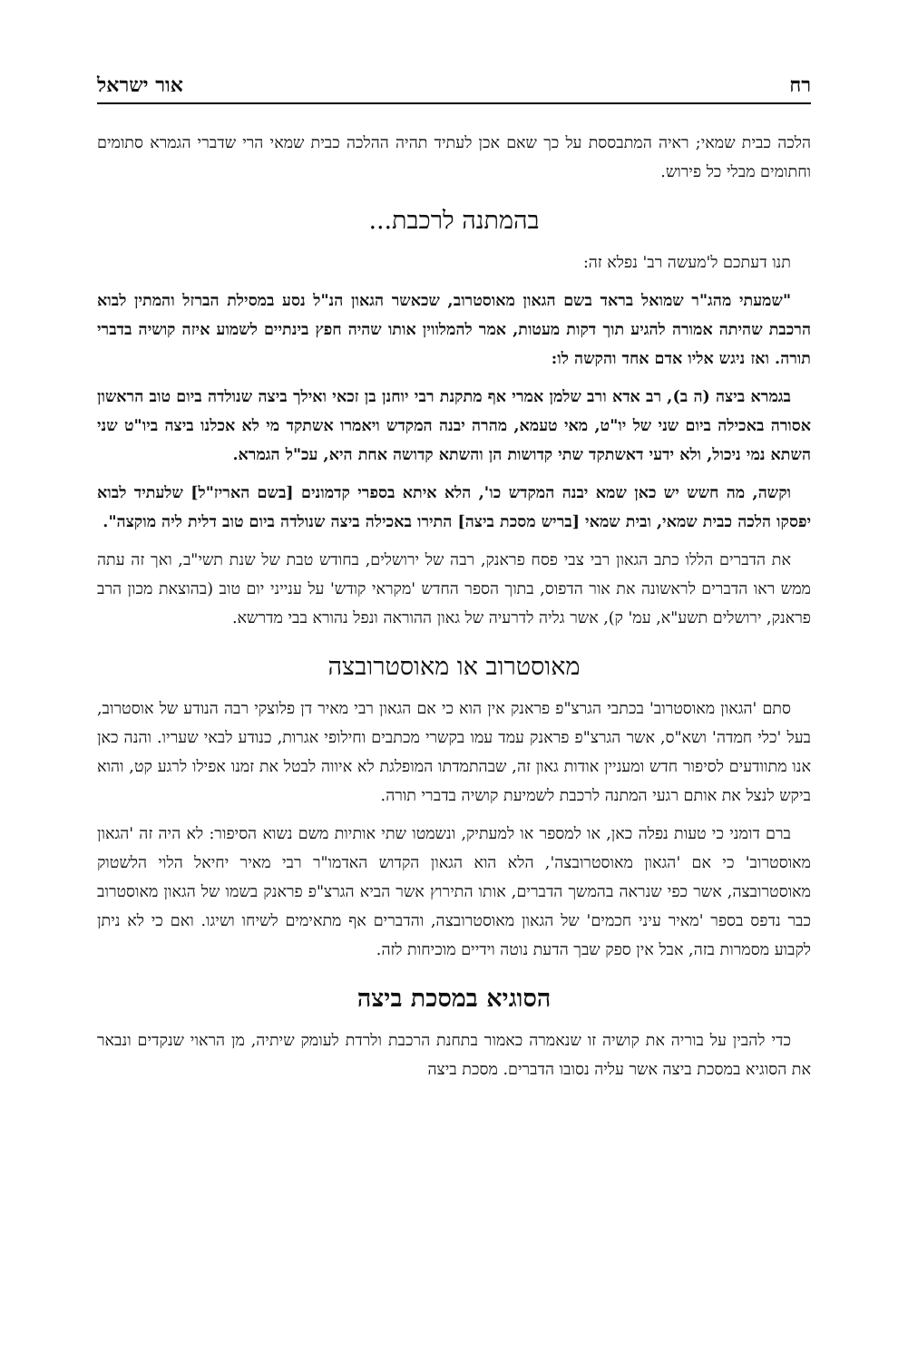רח אור ישראל
הלכה כבית שמאי; ראיה המתבססת על כך שאם אכן לעתיד תהיה ההלכה כבית שמאי הרי שדברי הגמרא סתומים וחתומים מבלי כל פירוש.
בהמתנה לרכבת...
תנו דעתכם ל'מעשה רב' נפלא זה:
"שמעתי מהג"ר שמואל בראד בשם הגאון מאוסטרוב, שכאשר הגאון הנ"ל נסע במסילת הברזל והמתין לבוא הרכבת שהיתה אמורה להגיע תוך דקות מעטות, אמר להמלווין אותו שהיה חפץ בינתיים לשמוע איזה קושיה בדברי תורה. ואז ניגש אליו אדם אחד והקשה לו:
בגמרא ביצה (ה ב), רב אדא ורב שלמן אמרי אף מתקנת רבי יוחנן בן זכאי ואילך ביצה שנולדה ביום טוב הראשון אסורה באכילה ביום שני של יו"ט, מאי טעמא, מהרה יבנה המקדש ויאמרו אשתקד מי לא אכלנו ביצה ביו"ט שני השתא נמי ניכול, ולא ידעי דאשתקד שתי קדושות הן והשתא קדושה אחת היא, עכ"ל הגמרא.
וקשה, מה חשש יש כאן שמא יבנה המקדש כו', הלא איתא בספרי קדמונים [בשם האריז"ל] שלעתיד לבוא יפסקו הלכה כבית שמאי, ובית שמאי [בריש מסכת ביצה] התירו באכילה ביצה שנולדה ביום טוב דלית ליה מוקצה".
את הדברים הללו כתב הגאון רבי צבי פסח פראנק, רבה של ירושלים, בחודש טבת של שנת תשי"ב, ואך זה עתה ממש ראו הדברים לראשונה את אור הדפוס, בתוך הספר החדש 'מקראי קודש' על ענייני יום טוב (בהוצאת מכון הרב פראנק, ירושלים תשע"א, עמ' ק), אשר גליה לדרעיה של גאון ההוראה ונפל נהורא בבי מדרשא.
מאוסטרוב או מאוסטרובצה
סתם 'הגאון מאוסטרוב' בכתבי הגרצ"פ פראנק אין הוא כי אם הגאון רבי מאיר דן פלוצקי רבה הנודע של אוסטרוב, בעל 'כלי חמדה' ושא"ס, אשר הגרצ"פ פראנק עמד עמו בקשרי מכתבים וחילופי אגרות, כנודע לבאי שעריו. והנה כאן אנו מתוודעים לסיפור חדש ומעניין אודות גאון זה, שבהתמדתו המופלגת לא איווה לבטל את זמנו אפילו לרגע קט, והוא ביקש לנצל את אותם רגעי המתנה לרכבת לשמיעת קושיה בדברי תורה.
ברם דומני כי טעות נפלה כאן, או למספר או למעתיק, ונשמטו שתי אותיות משם נשוא הסיפור: לא היה זה 'הגאון מאוסטרוב' כי אם 'הגאון מאוסטרובצה', הלא הוא הגאון הקדוש האדמו"ר רבי מאיר יחיאל הלוי הלשטוק מאוסטרובצה, אשר כפי שנראה בהמשך הדברים, אותו התירוץ אשר הביא הגרצ"פ פראנק בשמו של הגאון מאוסטרוב כבר נדפס בספר 'מאיר עיני חכמים' של הגאון מאוסטרובצה, והדברים אף מתאימים לשיחו ושיגו. ואם כי לא ניתן לקבוע מסמרות בזה, אבל אין ספק שבך הדעת נוטה וידיים מוכיחות לזה.
הסוגיא במסכת ביצה
כדי להבין על בוריה את קושיה זו שנאמרה כאמור בתחנת הרכבת ולרדת לעומק שיתיה, מן הראוי שנקדים ונבאר את הסוגיא במסכת ביצה אשר עליה נסובו הדברים. מסכת ביצה